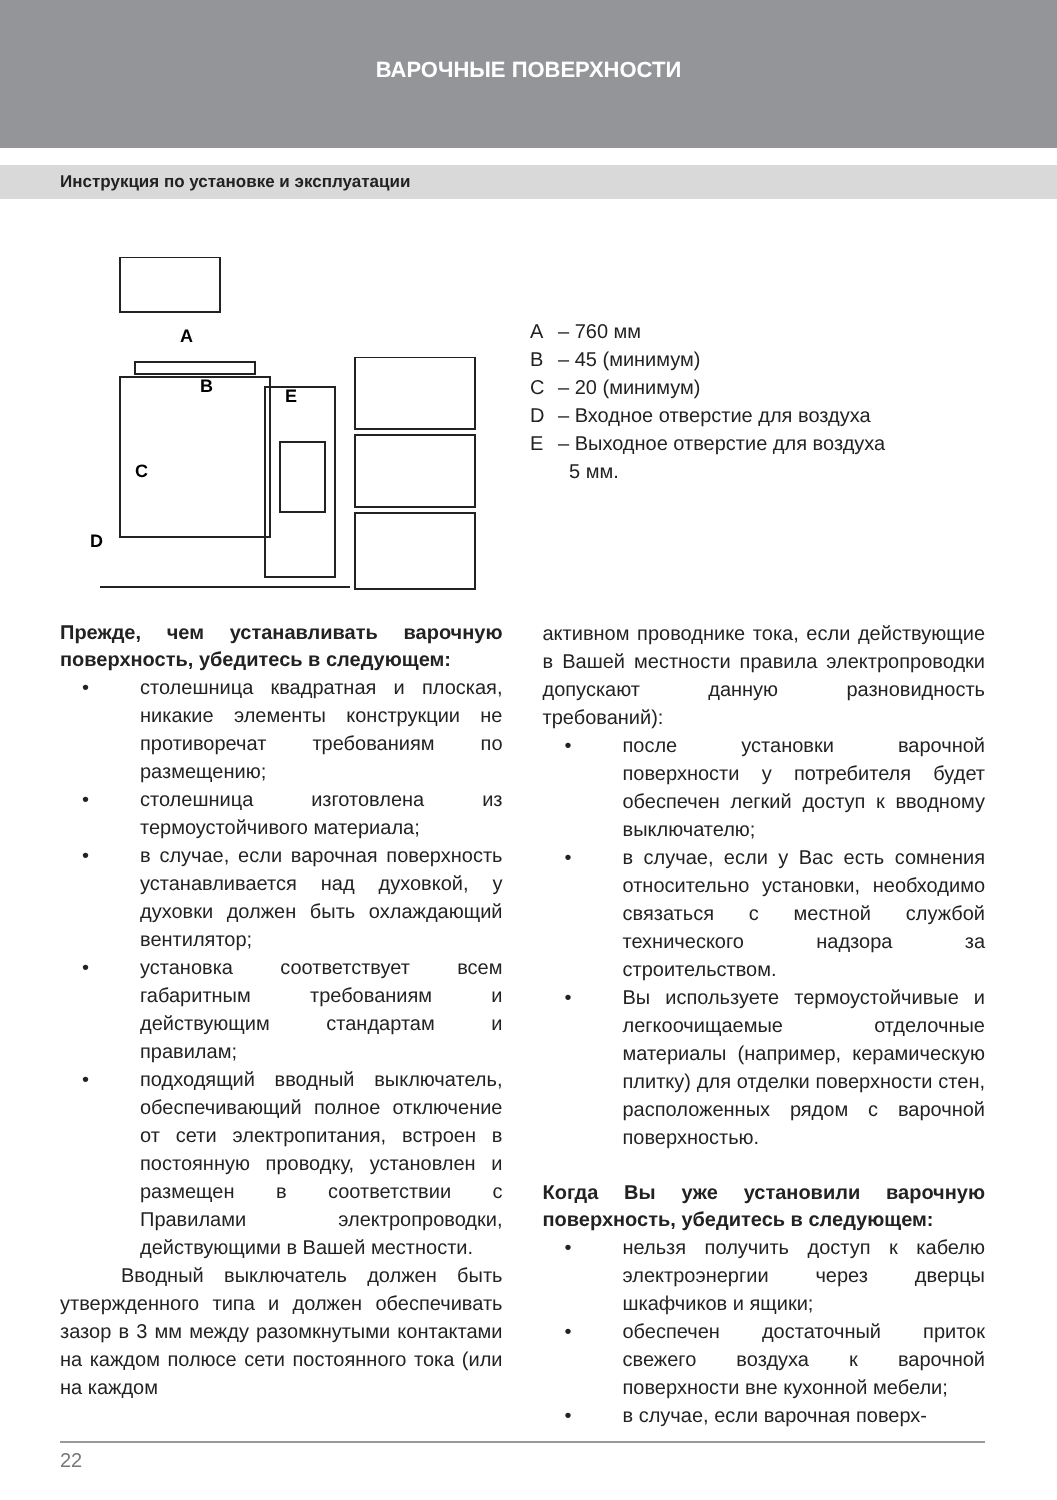ВАРОЧНЫЕ ПОВЕРХНОСТИ
Инструкция по установке и эксплуатации
A
B
E
C
D
A – 760 мм
B – 45 (минимум)
C – 20 (минимум)
D – Входное отверстие для воздуха
E – Выходное отверстие для воздуха
5 мм.
Прежде, чем устанавливать варочную поверхность, убедитесь в следующем:
• столешница квадратная и плоская, никакие элементы конструкции не противоречат требованиям по размещению;
• столешница изготовлена из термоустойчивого материала;
• в случае, если варочная поверхность устанавливается над духовкой, у духовки должен быть охлаждающий вентилятор;
• установка соответствует всем габаритным требованиям и действующим стандартам и правилам;
• подходящий вводный выключатель, обеспечивающий полное отключение от сети электропитания, встроен в постоянную проводку, установлен и размещен в соответствии с Правилами электропроводки, действующими в Вашей местности.
Вводный выключатель должен быть утвержденного типа и должен обеспечивать зазор в 3 мм между разомкнутыми контактами на каждом полюсе сети постоянного тока (или на каждом
активном проводнике тока, если действующие в Вашей местности правила электропроводки допускают данную разновидность требований):
• после установки варочной поверхности у потребителя будет обеспечен легкий доступ к вводному выключателю;
• в случае, если у Вас есть сомнения относительно установки, необходимо связаться с местной службой технического надзора за строительством.
• Вы используете термоустойчивые и легкоочищаемые отделочные материалы (например, керамическую плитку) для отделки поверхности стен, расположенных рядом с варочной поверхностью.
Когда Вы уже установили варочную поверхность, убедитесь в следующем:
• нельзя получить доступ к кабелю электроэнергии через дверцы шкафчиков и ящики;
• обеспечен достаточный приток свежего воздуха к варочной поверхности вне кухонной мебели;
• в случае, если варочная поверх-
22